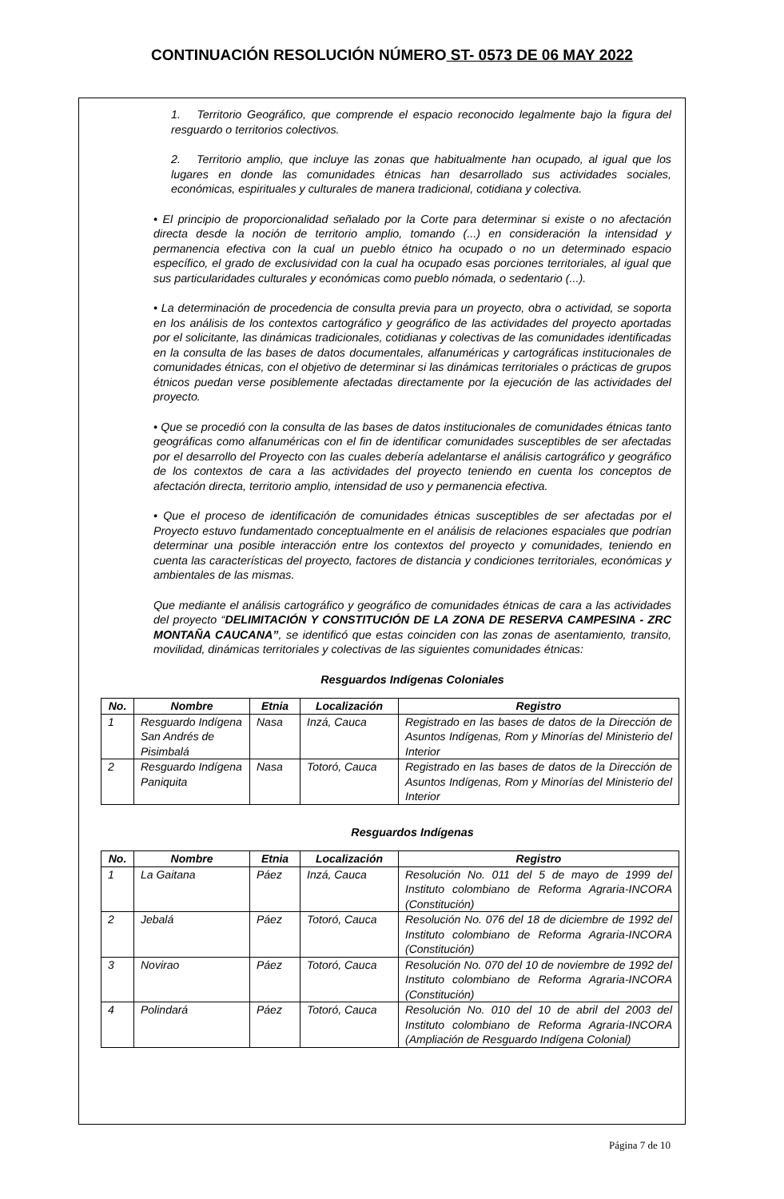CONTINUACIÓN RESOLUCIÓN NÚMERO ST- 0573 DE 06 MAY 2022
1. Territorio Geográfico, que comprende el espacio reconocido legalmente bajo la figura del resguardo o territorios colectivos.
2. Territorio amplio, que incluye las zonas que habitualmente han ocupado, al igual que los lugares en donde las comunidades étnicas han desarrollado sus actividades sociales, económicas, espirituales y culturales de manera tradicional, cotidiana y colectiva.
• El principio de proporcionalidad señalado por la Corte para determinar si existe o no afectación directa desde la noción de territorio amplio, tomando (...) en consideración la intensidad y permanencia efectiva con la cual un pueblo étnico ha ocupado o no un determinado espacio específico, el grado de exclusividad con la cual ha ocupado esas porciones territoriales, al igual que sus particularidades culturales y económicas como pueblo nómada, o sedentario (...).
• La determinación de procedencia de consulta previa para un proyecto, obra o actividad, se soporta en los análisis de los contextos cartográfico y geográfico de las actividades del proyecto aportadas por el solicitante, las dinámicas tradicionales, cotidianas y colectivas de las comunidades identificadas en la consulta de las bases de datos documentales, alfanuméricas y cartográficas institucionales de comunidades étnicas, con el objetivo de determinar si las dinámicas territoriales o prácticas de grupos étnicos puedan verse posiblemente afectadas directamente por la ejecución de las actividades del proyecto.
• Que se procedió con la consulta de las bases de datos institucionales de comunidades étnicas tanto geográficas como alfanuméricas con el fin de identificar comunidades susceptibles de ser afectadas por el desarrollo del Proyecto con las cuales debería adelantarse el análisis cartográfico y geográfico de los contextos de cara a las actividades del proyecto teniendo en cuenta los conceptos de afectación directa, territorio amplio, intensidad de uso y permanencia efectiva.
• Que el proceso de identificación de comunidades étnicas susceptibles de ser afectadas por el Proyecto estuvo fundamentado conceptualmente en el análisis de relaciones espaciales que podrían determinar una posible interacción entre los contextos del proyecto y comunidades, teniendo en cuenta las características del proyecto, factores de distancia y condiciones territoriales, económicas y ambientales de las mismas.
Que mediante el análisis cartográfico y geográfico de comunidades étnicas de cara a las actividades del proyecto “DELIMITACIÓN Y CONSTITUCIÓN DE LA ZONA DE RESERVA CAMPESINA - ZRC MONTAÑA CAUCANA”, se identificó que estas coinciden con las zonas de asentamiento, transito, movilidad, dinámicas territoriales y colectivas de las siguientes comunidades étnicas:
Resguardos Indígenas Coloniales
| No. | Nombre | Etnia | Localización | Registro |
| --- | --- | --- | --- | --- |
| 1 | Resguardo Indígena San Andrés de Pisimbalá | Nasa | Inzá, Cauca | Registrado en las bases de datos de la Dirección de Asuntos Indígenas, Rom y Minorías del Ministerio del Interior |
| 2 | Resguardo Indígena Paniquita | Nasa | Totoró, Cauca | Registrado en las bases de datos de la Dirección de Asuntos Indígenas, Rom y Minorías del Ministerio del Interior |
Resguardos Indígenas
| No. | Nombre | Etnia | Localización | Registro |
| --- | --- | --- | --- | --- |
| 1 | La Gaitana | Páez | Inzá, Cauca | Resolución No. 011 del 5 de mayo de 1999 del Instituto colombiano de Reforma Agraria-INCORA (Constitución) |
| 2 | Jebalá | Páez | Totoró, Cauca | Resolución No. 076 del 18 de diciembre de 1992 del Instituto colombiano de Reforma Agraria-INCORA (Constitución) |
| 3 | Novirao | Páez | Totoró, Cauca | Resolución No. 070 del 10 de noviembre de 1992 del Instituto colombiano de Reforma Agraria-INCORA (Constitución) |
| 4 | Polindará | Páez | Totoró, Cauca | Resolución No. 010 del 10 de abril del 2003 del Instituto colombiano de Reforma Agraria-INCORA (Ampliación de Resguardo Indígena Colonial) |
Página 7 de 10